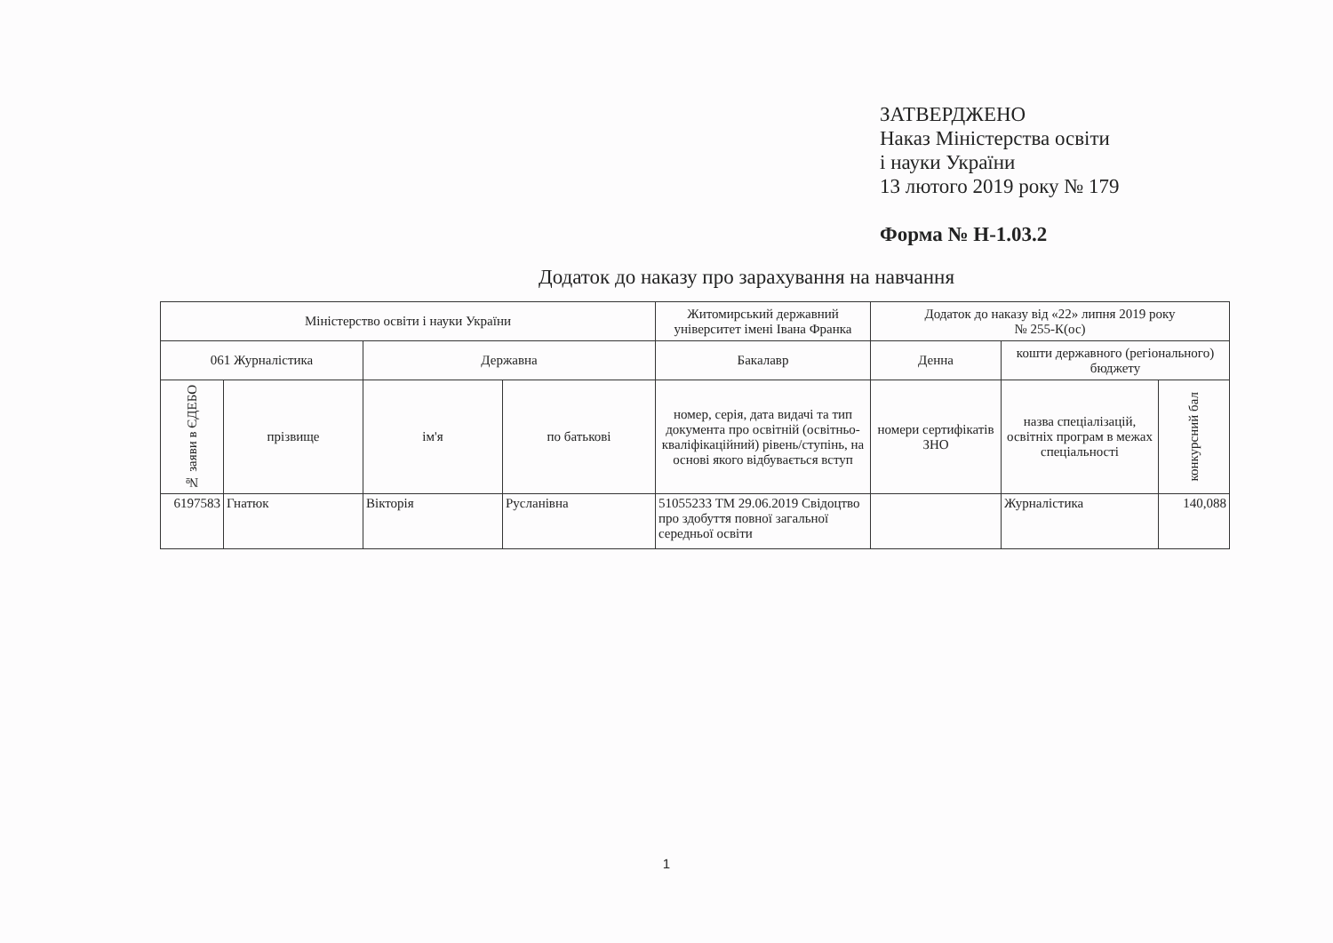ЗАТВЕРДЖЕНО
Наказ Міністерства освіти
і науки України
13 лютого 2019 року № 179
Форма № Н-1.03.2
Додаток до наказу про зарахування на навчання
| Міністерство освіти і науки України | | | | Житомирський державний університет імені Івана Франка | Додаток до наказу від «22» липня 2019 року № 255-К(ос) | | |
| 061 Журналістика | | Державна | | Бакалавр | Денна | кошти державного (регіонального) бюджету | |
| № заяви в ЄДЕБО | прізвище | ім'я | по батькові | номер, серія, дата видачі та тип документа про освітній (освітньо-кваліфікаційний) рівень/ступінь, на основі якого відбувається вступ | номери сертифікатів ЗНО | назва спеціалізацій, освітніх програм в межах спеціальності | конкурсний бал |
| 6197583 | Гнатюк | Вікторія | Русланівна | 51055233 ТМ 29.06.2019 Свідоцтво про здобуття повної загальної середньої освіти | | Журналістика | 140,088 |
1